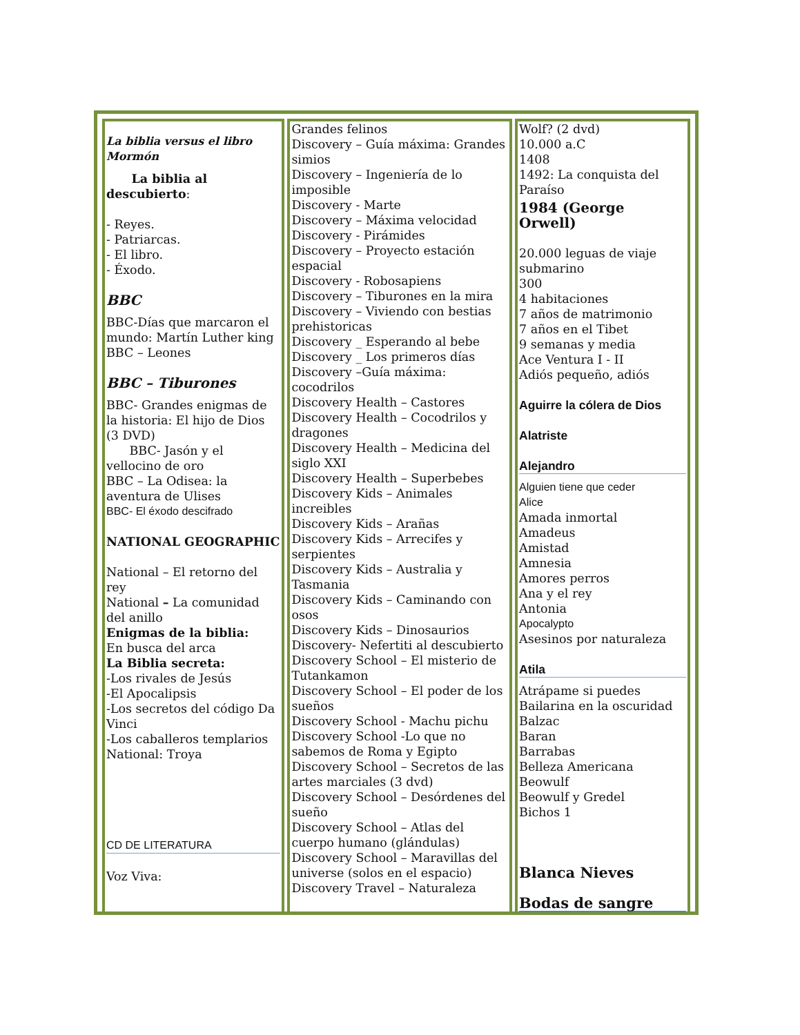| La biblia versus el libro Mormón La biblia al descubierto : - Reyes. - Patriarcas. - El libro. - Éxodo. BBC BBC-Días que marcaron el mundo: Martín Luther king BBC – Leones BBC – Tiburones BBC- Grandes enigmas de la historia: El hijo de Dios (3 DVD) BBC- Jasón y el vellocino de oro BBC – La Odisea: la aventura de Ulises BBC- El éxodo descifrado NATIONAL GEOGRAPHIC National – El retorno del rey National – La comunidad del anillo Enigmas de la biblia: En busca del arca La Biblia secreta: -Los rivales de Jesús -El Apocalipsis -Los secretos del código Da Vinci -Los caballeros templarios National: Troya CD DE LITERATURA Voz Viva: | Grandes felinos Discovery – Guía máxima: Grandes simios Discovery – Ingeniería de lo imposible Discovery - Marte Discovery – Máxima velocidad Discovery - Pirámides Discovery – Proyecto estación espacial Discovery - Robosapiens Discovery – Tiburones en la mira Discovery – Viviendo con bestias prehistoricas Discovery _ Esperando al bebe Discovery _ Los primeros días Discovery –Guía máxima: cocodrilos Discovery Health – Castores Discovery Health – Cocodrilos y dragones Discovery Health – Medicina del siglo XXI Discovery Health – Superbebes Discovery Kids – Animales increibles Discovery Kids – Arañas Discovery Kids – Arrecifes y serpientes Discovery Kids – Australia y Tasmania Discovery Kids – Caminando con osos Discovery Kids – Dinosaurios Discovery- Nefertiti al descubierto Discovery School – El misterio de Tutankamon Discovery School – El poder de los sueños Discovery School - Machu pichu Discovery School -Lo que no sabemos de Roma y Egipto Discovery School – Secretos de las artes marciales (3 dvd) Discovery School – Desórdenes del sueño Discovery School – Atlas del cuerpo humano (glándulas) Discovery School – Maravillas del universe (solos en el espacio) Discovery Travel – Naturaleza | Wolf? (2 dvd) 10.000 a.C 1408 1492: La conquista del Paraíso 1984 (George Orwell) 20.000 leguas de viaje submarino 300 4 habitaciones 7 años de matrimonio 7 años en el Tibet 9 semanas y media Ace Ventura I - II Adiós pequeño, adiós Aguirre la cólera de Dios Alatriste Alejandro Alguien tiene que ceder Alice Amada inmortal Amadeus Amistad Amnesia Amores perros Ana y el rey Antonia Apocalypto Asesinos por naturaleza Atila Atrápame si puedes Bailarina en la oscuridad Balzac Baran Barrabas Belleza Americana Beowulf Beowulf y Gredel Bichos 1 Blanca Nieves Bodas de sangre |